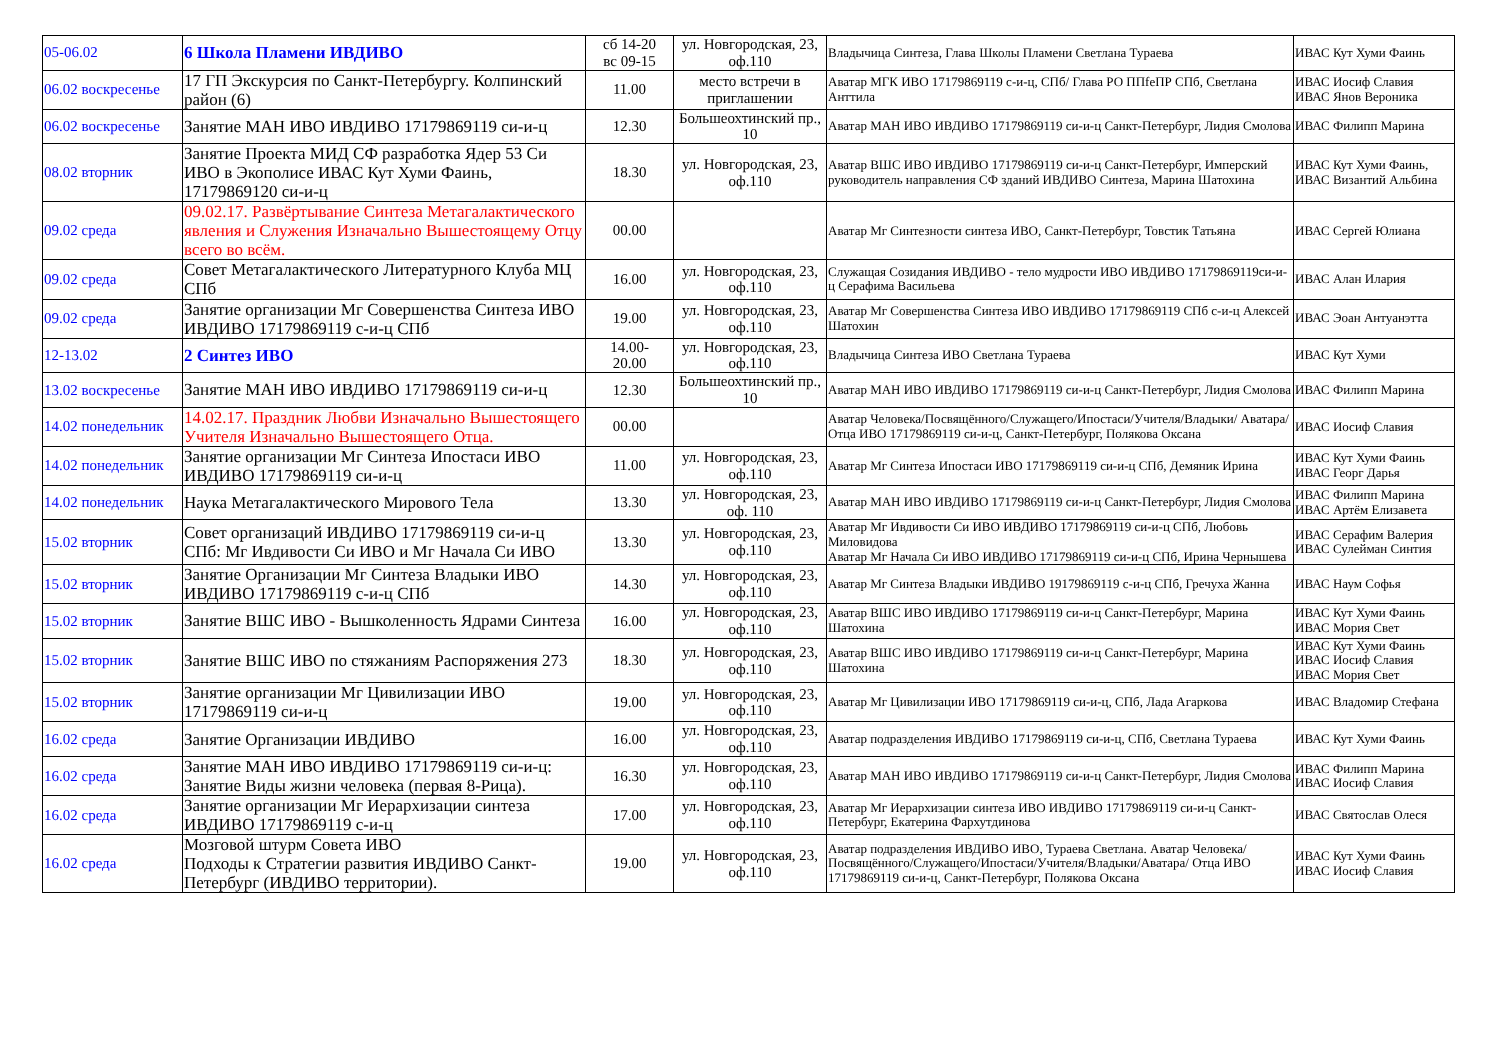| 05-06.02 | 6 Школа Пламени ИВДИВО | сб 14-20 вс 09-15 | ул. Новгородская, 23, оф.110 | Владычица Синтеза, Глава Школы Пламени Светлана Тураева | ИВАС Кут Хуми Фаинь |
| 06.02 воскресенье | 17 ГП Экскурсия по Санкт-Петербургу. Колпинский район (6) | 11.00 | место встречи в приглашении | Аватар МГК ИВО 17179869119 с-и-ц, СПб/ Глава РО ППfeПР СПб, Светлана Анттила | ИВАС Иосиф Славия ИВАС Янов Вероника |
| 06.02 воскресенье | Занятие МАН ИВО ИВДИВО 17179869119 си-и-ц | 12.30 | Большеохтинский пр., 10 | Аватар МАН ИВО ИВДИВО 17179869119 си-и-ц Санкт-Петербург, Лидия Смолова | ИВАС Филипп Марина |
| 08.02 вторник | Занятие Проекта МИД СФ разработка Ядер 53 Си ИВО в Экополисе ИВАС Кут Хуми Фаинь, 17179869120 си-и-ц | 18.30 | ул. Новгородская, 23, оф.110 | Аватар ВШС ИВО ИВДИВО 17179869119 си-и-ц Санкт-Петербург, Имперский руководитель направления СФ зданий ИВДИВО Синтеза, Марина Шатохина | ИВАС Кут Хуми Фаинь, ИВАС Византий Альбина |
| 09.02 среда | 09.02.17. Развёртывание Синтеза Метагалактического явления и Служения Изначально Вышестоящему Отцу всего во всём. | 00.00 | | Аватар Мг Синтезности синтеза ИВО, Санкт-Петербург, Товстик Татьяна | ИВАС Сергей Юлиана |
| 09.02 среда | Совет Метагалактического Литературного Клуба МЦ СПб | 16.00 | ул. Новгородская, 23, оф.110 | Служащая Созидания ИВДИВО - тело мудрости ИВО ИВДИВО 17179869119си-и-ц Серафима Васильева | ИВАС Алан Илария |
| 09.02 среда | Занятие организации Мг Совершенства Синтеза ИВО ИВДИВО 17179869119 с-и-ц СПб | 19.00 | ул. Новгородская, 23, оф.110 | Аватар Мг Совершенства Синтеза ИВО ИВДИВО 17179869119 СПб с-и-ц Алексей Шатохин | ИВАС Эоан Антуанэтта |
| 12-13.02 | 2 Синтез ИВО | 14.00- 20.00 | ул. Новгородская, 23, оф.110 | Владычица Синтеза ИВО Светлана Тураева | ИВАС Кут Хуми |
| 13.02 воскресенье | Занятие МАН ИВО ИВДИВО 17179869119 си-и-ц | 12.30 | Большеохтинский пр., 10 | Аватар МАН ИВО ИВДИВО 17179869119 си-и-ц Санкт-Петербург, Лидия Смолова | ИВАС Филипп Марина |
| 14.02 понедельник | 14.02.17. Праздник Любви Изначально Вышестоящего Учителя Изначально Вышестоящего Отца. | 00.00 | | Аватар Человека/Посвящённого/Служащего/Ипостаси/Учителя/Владыки/ Аватара/Отца ИВО 17179869119 си-и-ц, Санкт-Петербург, Полякова Оксана | ИВАС Иосиф Славия |
| 14.02 понедельник | Занятие организации Мг Синтеза Ипостаси ИВО ИВДИВО 17179869119 си-и-ц | 11.00 | ул. Новгородская, 23, оф.110 | Аватар Мг Синтеза Ипостаси ИВО 17179869119 си-и-ц СПб, Демяник Ирина | ИВАС Кут Хуми Фаинь ИВАС Георг Дарья |
| 14.02 понедельник | Наука Метагалактического Мирового Тела | 13.30 | ул. Новгородская, 23, оф. 110 | Аватар МАН ИВО ИВДИВО 17179869119 си-и-ц Санкт-Петербург, Лидия Смолова | ИВАС Филипп Марина ИВАС Артём Елизавета |
| 15.02 вторник | Совет организаций ИВДИВО 17179869119 си-и-ц СПб: Мг Ивдивости Си ИВО и Мг Начала Си ИВО | 13.30 | ул. Новгородская, 23, оф.110 | Аватар Мг Ивдивости Си ИВО ИВДИВО 17179869119 си-и-ц СПб, Любовь Миловидова Аватар Мг Начала Си ИВО ИВДИВО 17179869119 си-и-ц СПб, Ирина Чернышева | ИВАС Серафим Валерия ИВАС Сулейман Синтия |
| 15.02 вторник | Занятие Организации Мг Синтеза Владыки ИВО ИВДИВО 17179869119 с-и-ц СПб | 14.30 | ул. Новгородская, 23, оф.110 | Аватар Мг Синтеза Владыки ИВДИВО 19179869119 с-и-ц СПб, Гречуха Жанна | ИВАС Наум Софья |
| 15.02 вторник | Занятие ВШС ИВО - Вышколенность Ядрами Синтеза | 16.00 | ул. Новгородская, 23, оф.110 | Аватар ВШС ИВО ИВДИВО 17179869119 си-и-ц Санкт-Петербург, Марина Шатохина | ИВАС Кут Хуми Фаинь ИВАС Мория Свет |
| 15.02 вторник | Занятие ВШС ИВО по стяжаниям Распоряжения 273 | 18.30 | ул. Новгородская, 23, оф.110 | Аватар ВШС ИВО ИВДИВО 17179869119 си-и-ц Санкт-Петербург, Марина Шатохина | ИВАС Кут Хуми Фаинь ИВАС Иосиф Славия ИВАС Мория Свет |
| 15.02 вторник | Занятие организации Мг Цивилизации ИВО 17179869119 си-и-ц | 19.00 | ул. Новгородская, 23, оф.110 | Аватар Мг Цивилизации ИВО 17179869119 си-и-ц, СПб, Лада Агаркова | ИВАС Владомир Стефана |
| 16.02 среда | Занятие Организации ИВДИВО | 16.00 | ул. Новгородская, 23, оф.110 | Аватар подразделения ИВДИВО 17179869119 си-и-ц, СПб, Светлана Тураева | ИВАС Кут Хуми Фаинь |
| 16.02 среда | Занятие МАН ИВО ИВДИВО 17179869119 си-и-ц: Занятие Виды жизни человека (первая 8-Рица). | 16.30 | ул. Новгородская, 23, оф.110 | Аватар МАН ИВО ИВДИВО 17179869119 си-и-ц Санкт-Петербург, Лидия Смолова | ИВАС Филипп Марина ИВАС Иосиф Славия |
| 16.02 среда | Занятие организации Мг Иерархизации синтеза ИВДИВО 17179869119 с-и-ц | 17.00 | ул. Новгородская, 23, оф.110 | Аватар Мг Иерархизации синтеза ИВО ИВДИВО 17179869119 си-и-ц Санкт-Петербург, Екатерина Фархутдинова | ИВАС Святослав Олеся |
| 16.02 среда | Мозговой штурм Совета ИВО Подходы к Стратегии развития ИВДИВО Санкт-Петербург (ИВДИВО территории). | 19.00 | ул. Новгородская, 23, оф.110 | Аватар подразделения ИВДИВО ИВО, Тураева Светлана. Аватар Человека/Посвящённого/Служащего/Ипостаси/Учителя/Владыки/Аватара/ Отца ИВО 17179869119 си-и-ц, Санкт-Петербург, Полякова Оксана | ИВАС Кут Хуми Фаинь ИВАС Иосиф Славия |